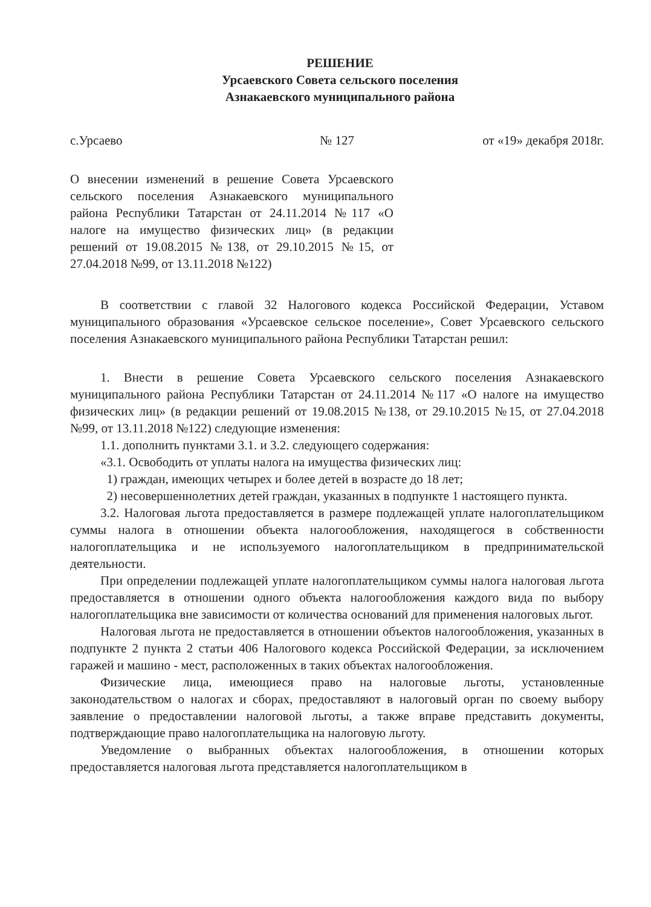РЕШЕНИЕ
Урсаевского Совета сельского поселения
Азнакаевского муниципального района
с.Урсаево № 127 от «19» декабря 2018г.
О внесении изменений в решение Совета Урсаевского сельского поселения Азнакаевского муниципального района Республики Татарстан от 24.11.2014 №117 «О налоге на имущество физических лиц» (в редакции решений от 19.08.2015 №138, от 29.10.2015 №15, от 27.04.2018 №99, от 13.11.2018 №122)
В соответствии с главой 32 Налогового кодекса Российской Федерации, Уставом муниципального образования «Урсаевское сельское поселение», Совет Урсаевского сельского поселения Азнакаевского муниципального района Республики Татарстан решил:
1. Внести в решение Совета Урсаевского сельского поселения Азнакаевского муниципального района Республики Татарстан от 24.11.2014 №117 «О налоге на имущество физических лиц» (в редакции решений от 19.08.2015 №138, от 29.10.2015 №15, от 27.04.2018 №99, от 13.11.2018 №122) следующие изменения:
1.1. дополнить пунктами 3.1. и 3.2. следующего содержания:
«3.1. Освободить от уплаты налога на имущества физических лиц:
1) граждан, имеющих четырех и более детей в возрасте до 18 лет;
2) несовершеннолетних детей граждан, указанных в подпункте 1 настоящего пункта.
3.2. Налоговая льгота предоставляется в размере подлежащей уплате налогоплательщиком суммы налога в отношении объекта налогообложения, находящегося в собственности налогоплательщика и не используемого налогоплательщиком в предпринимательской деятельности.
При определении подлежащей уплате налогоплательщиком суммы налога налоговая льгота предоставляется в отношении одного объекта налогообложения каждого вида по выбору налогоплательщика вне зависимости от количества оснований для применения налоговых льгот.
Налоговая льгота не предоставляется в отношении объектов налогообложения, указанных в подпункте 2 пункта 2 статьи 406 Налогового кодекса Российской Федерации, за исключением гаражей и машино - мест, расположенных в таких объектах налогообложения.
Физические лица, имеющиеся право на налоговые льготы, установленные законодательством о налогах и сборах, предоставляют в налоговый орган по своему выбору заявление о предоставлении налоговой льготы, а также вправе представить документы, подтверждающие право налогоплательщика на налоговую льготу.
Уведомление о выбранных объектах налогообложения, в отношении которых предоставляется налоговая льгота представляется налогоплательщиком в